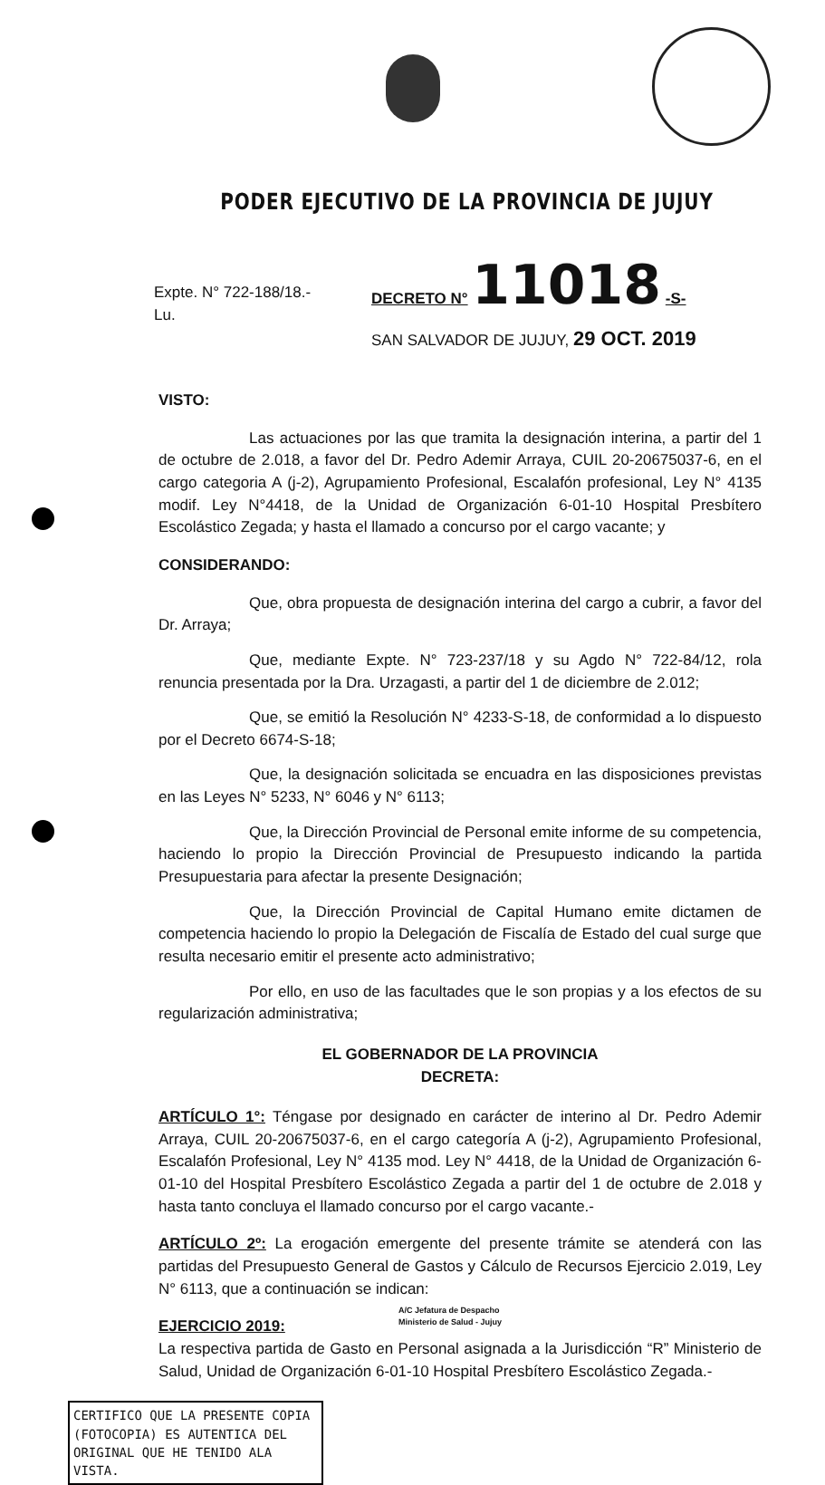PODER EJECUTIVO DE LA PROVINCIA DE JUJUY
Expte. N° 722-188/18.-
Lu.
DECRETO N° 11018 -S-
SAN SALVADOR DE JUJUY, 29 OCT. 2019
VISTO:
Las actuaciones por las que tramita la designación interina, a partir del 1 de octubre de 2.018, a favor del Dr. Pedro Ademir Arraya, CUIL 20-20675037-6, en el cargo categoria A (j-2), Agrupamiento Profesional, Escalafón profesional, Ley N° 4135 modif. Ley N°4418, de la Unidad de Organización 6-01-10 Hospital Presbítero Escolástico Zegada; y hasta el llamado a concurso por el cargo vacante; y
CONSIDERANDO:
Que, obra propuesta de designación interina del cargo a cubrir, a favor del Dr. Arraya;
Que, mediante Expte. N° 723-237/18 y su Agdo N° 722-84/12, rola renuncia presentada por la Dra. Urzagasti, a partir del 1 de diciembre de 2.012;
Que, se emitió la Resolución N° 4233-S-18, de conformidad a lo dispuesto por el Decreto 6674-S-18;
Que, la designación solicitada se encuadra en las disposiciones previstas en las Leyes N° 5233, N° 6046 y N° 6113;
Que, la Dirección Provincial de Personal emite informe de su competencia, haciendo lo propio la Dirección Provincial de Presupuesto indicando la partida Presupuestaria para afectar la presente Designación;
Que, la Dirección Provincial de Capital Humano emite dictamen de competencia haciendo lo propio la Delegación de Fiscalía de Estado del cual surge que resulta necesario emitir el presente acto administrativo;
Por ello, en uso de las facultades que le son propias y a los efectos de su regularización administrativa;
EL GOBERNADOR DE LA PROVINCIA
DECRETA:
ARTÍCULO 1°: Téngase por designado en carácter de interino al Dr. Pedro Ademir Arraya, CUIL 20-20675037-6, en el cargo categoría A (j-2), Agrupamiento Profesional, Escalafón Profesional, Ley N° 4135 mod. Ley N° 4418, de la Unidad de Organización 6-01-10 del Hospital Presbítero Escolástico Zegada a partir del 1 de octubre de 2.018 y hasta tanto concluya el llamado concurso por el cargo vacante.-
ARTÍCULO 2º: La erogación emergente del presente trámite se atenderá con las partidas del Presupuesto General de Gastos y Cálculo de Recursos Ejercicio 2.019, Ley N° 6113, que a continuación se indican:
EJERCICIO 2019:
La respectiva partida de Gasto en Personal asignada a la Jurisdicción “R” Ministerio de Salud, Unidad de Organización 6-01-10 Hospital Presbítero Escolástico Zegada.-
CERTIFICO QUE LA PRESENTE COPIA (FOTOCOPIA) ES AUTENTICA DEL ORIGINAL QUE HE TENIDO ALA VISTA.
A/C Jefatura de Despacho
Ministerio de Salud - Jujuy